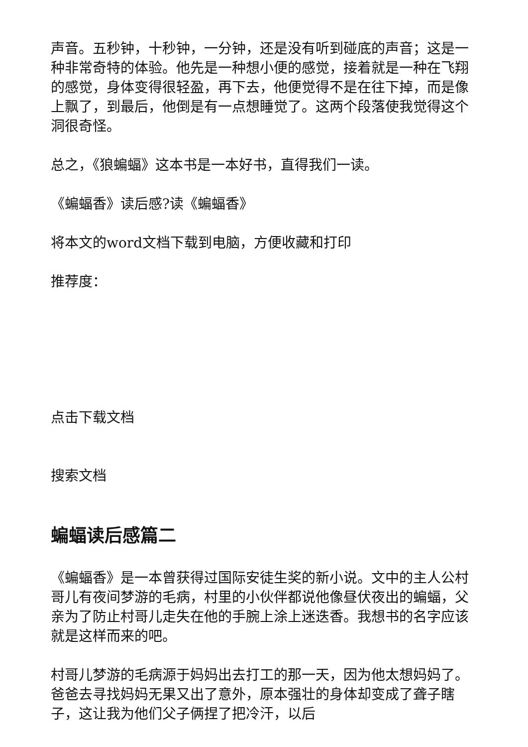声音。五秒钟，十秒钟，一分钟，还是没有听到碰底的声音；这是一种非常奇特的体验。他先是一种想小便的感觉，接着就是一种在飞翔的感觉，身体变得很轻盈，再下去，他便觉得不是在往下掉，而是像上飘了，到最后，他倒是有一点想睡觉了。这两个段落使我觉得这个洞很奇怪。
总之，《狼蝙蝠》这本书是一本好书，直得我们一读。
《蝙蝠香》读后感?读《蝙蝠香》
将本文的word文档下载到电脑，方便收藏和打印
推荐度：
点击下载文档
搜索文档
蝙蝠读后感篇二
《蝙蝠香》是一本曾获得过国际安徒生奖的新小说。文中的主人公村哥儿有夜间梦游的毛病，村里的小伙伴都说他像昼伏夜出的蝙蝠，父亲为了防止村哥儿走失在他的手腕上涂上迷迭香。我想书的名字应该就是这样而来的吧。
村哥儿梦游的毛病源于妈妈出去打工的那一天，因为他太想妈妈了。爸爸去寻找妈妈无果又出了意外，原本强壮的身体却变成了聋子瞎子，这让我为他们父子俩捏了把冷汗，以后